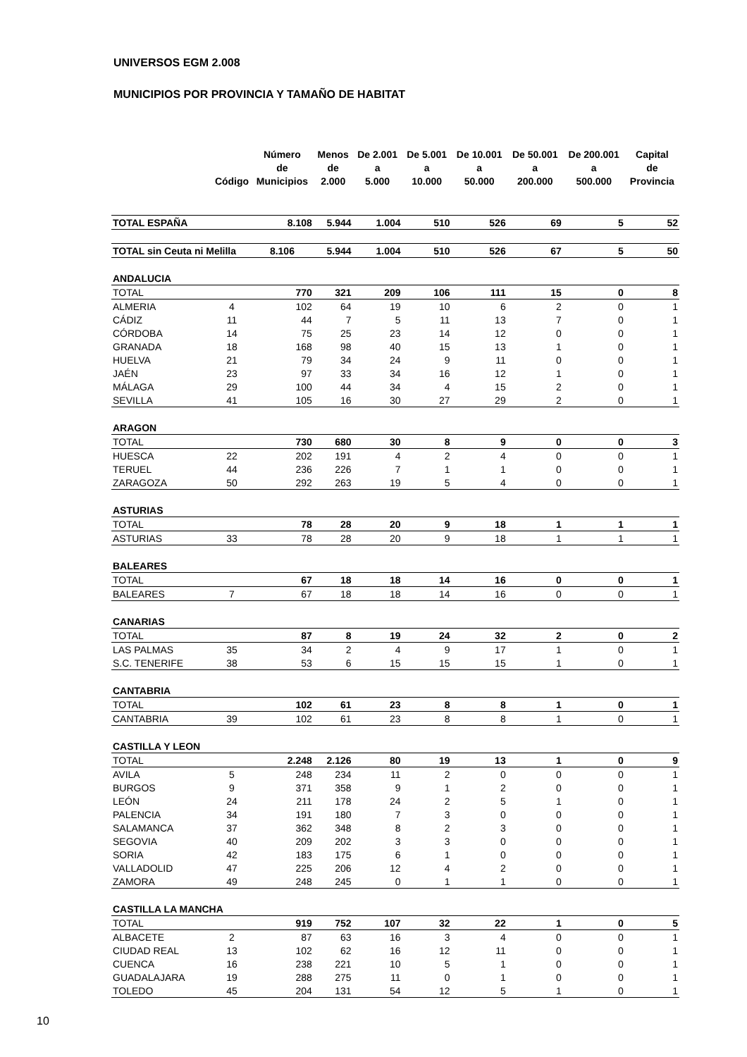UNIVERSOS EGM 2.008
MUNICIPIOS POR PROVINCIA Y TAMAÑO DE HABITAT
| | Código | Número de Municipios | Menos de 2.000 | De 2.001 a 5.000 | De 5.001 a 10.000 | De 10.001 a 50.000 | De 50.001 a 200.000 | De 200.001 a 500.000 | Capital de Provincia |
| --- | --- | --- | --- | --- | --- | --- | --- | --- | --- |
| TOTAL ESPAÑA | | 8.108 | 5.944 | 1.004 | 510 | 526 | 69 | 5 | 52 |
| TOTAL sin Ceuta ni Melilla | | 8.106 | 5.944 | 1.004 | 510 | 526 | 67 | 5 | 50 |
| ANDALUCIA | | | | | | | | | |
| TOTAL | | 770 | 321 | 209 | 106 | 111 | 15 | 0 | 8 |
| ALMERIA | 4 | 102 | 64 | 19 | 10 | 6 | 2 | 0 | 1 |
| CÁDIZ | 11 | 44 | 7 | 5 | 11 | 13 | 7 | 0 | 1 |
| CÓRDOBA | 14 | 75 | 25 | 23 | 14 | 12 | 0 | 0 | 1 |
| GRANADA | 18 | 168 | 98 | 40 | 15 | 13 | 1 | 0 | 1 |
| HUELVA | 21 | 79 | 34 | 24 | 9 | 11 | 0 | 0 | 1 |
| JAÉN | 23 | 97 | 33 | 34 | 16 | 12 | 1 | 0 | 1 |
| MÁLAGA | 29 | 100 | 44 | 34 | 4 | 15 | 2 | 0 | 1 |
| SEVILLA | 41 | 105 | 16 | 30 | 27 | 29 | 2 | 0 | 1 |
| ARAGON | | | | | | | | | |
| TOTAL | | 730 | 680 | 30 | 8 | 9 | 0 | 0 | 3 |
| HUESCA | 22 | 202 | 191 | 4 | 2 | 4 | 0 | 0 | 1 |
| TERUEL | 44 | 236 | 226 | 7 | 1 | 1 | 0 | 0 | 1 |
| ZARAGOZA | 50 | 292 | 263 | 19 | 5 | 4 | 0 | 0 | 1 |
| ASTURIAS | | | | | | | | | |
| TOTAL | | 78 | 28 | 20 | 9 | 18 | 1 | 1 | 1 |
| ASTURIAS | 33 | 78 | 28 | 20 | 9 | 18 | 1 | 1 | 1 |
| BALEARES | | | | | | | | | |
| TOTAL | | 67 | 18 | 18 | 14 | 16 | 0 | 0 | 1 |
| BALEARES | 7 | 67 | 18 | 18 | 14 | 16 | 0 | 0 | 1 |
| CANARIAS | | | | | | | | | |
| TOTAL | | 87 | 8 | 19 | 24 | 32 | 2 | 0 | 2 |
| LAS PALMAS | 35 | 34 | 2 | 4 | 9 | 17 | 1 | 0 | 1 |
| S.C. TENERIFE | 38 | 53 | 6 | 15 | 15 | 15 | 1 | 0 | 1 |
| CANTABRIA | | | | | | | | | |
| TOTAL | | 102 | 61 | 23 | 8 | 8 | 1 | 0 | 1 |
| CANTABRIA | 39 | 102 | 61 | 23 | 8 | 8 | 1 | 0 | 1 |
| CASTILLA Y LEON | | | | | | | | | |
| TOTAL | | 2.248 | 2.126 | 80 | 19 | 13 | 1 | 0 | 9 |
| AVILA | 5 | 248 | 234 | 11 | 2 | 0 | 0 | 0 | 1 |
| BURGOS | 9 | 371 | 358 | 9 | 1 | 2 | 0 | 0 | 1 |
| LEÓN | 24 | 211 | 178 | 24 | 2 | 5 | 1 | 0 | 1 |
| PALENCIA | 34 | 191 | 180 | 7 | 3 | 0 | 0 | 0 | 1 |
| SALAMANCA | 37 | 362 | 348 | 8 | 2 | 3 | 0 | 0 | 1 |
| SEGOVIA | 40 | 209 | 202 | 3 | 3 | 0 | 0 | 0 | 1 |
| SORIA | 42 | 183 | 175 | 6 | 1 | 0 | 0 | 0 | 1 |
| VALLADOLID | 47 | 225 | 206 | 12 | 4 | 2 | 0 | 0 | 1 |
| ZAMORA | 49 | 248 | 245 | 0 | 1 | 1 | 0 | 0 | 1 |
| CASTILLA LA MANCHA | | | | | | | | | |
| TOTAL | | 919 | 752 | 107 | 32 | 22 | 1 | 0 | 5 |
| ALBACETE | 2 | 87 | 63 | 16 | 3 | 4 | 0 | 0 | 1 |
| CIUDAD REAL | 13 | 102 | 62 | 16 | 12 | 11 | 0 | 0 | 1 |
| CUENCA | 16 | 238 | 221 | 10 | 5 | 1 | 0 | 0 | 1 |
| GUADALAJARA | 19 | 288 | 275 | 11 | 0 | 1 | 0 | 0 | 1 |
| TOLEDO | 45 | 204 | 131 | 54 | 12 | 5 | 1 | 0 | 1 |
10